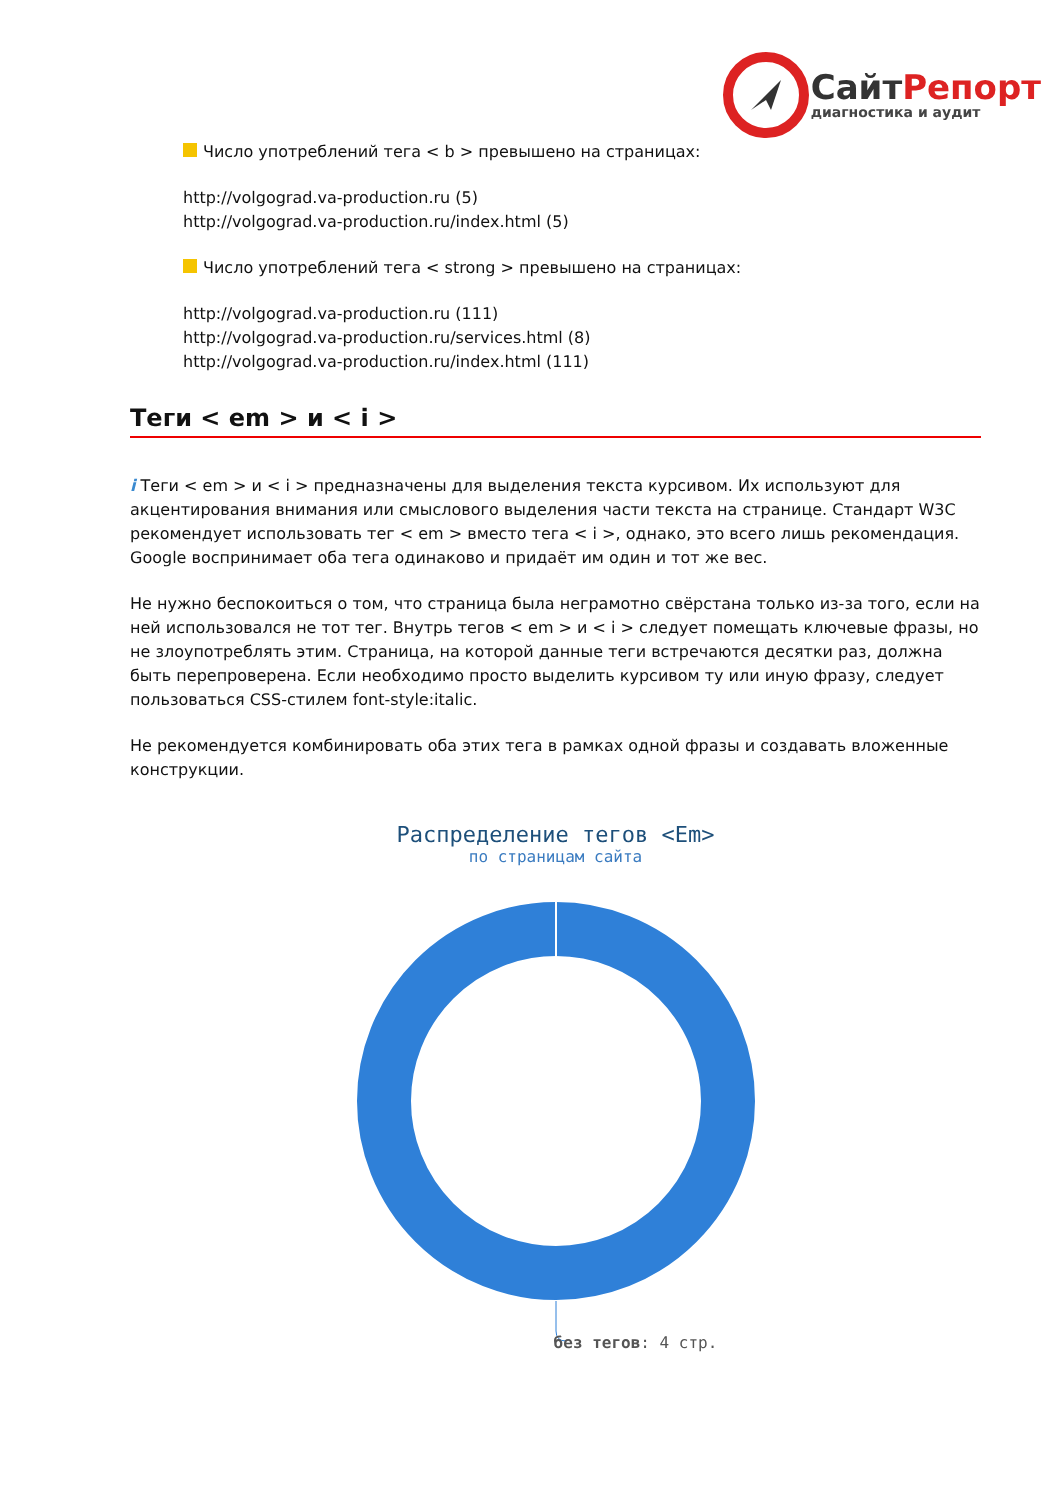Сайт Репорт
диагностика и аудит
Число употреблений тега < b > превышено на страницах:
http://volgograd.va-production.ru (5)
http://volgograd.va-production.ru/index.html (5)
Число употреблений тега < strong > превышено на страницах:
http://volgograd.va-production.ru (111)
http://volgograd.va-production.ru/services.html (8)
http://volgograd.va-production.ru/index.html (111)
Теги < em > и < i >
i Теги < em > и < i > предназначены для выделения текста курсивом. Их используют для акцентирования внимания или смыслового выделения части текста на странице. Стандарт W3C рекомендует использовать тег < em > вместо тега < i >, однако, это всего лишь рекомендация. Google воспринимает оба тега одинаково и придаёт им один и тот же вес.
Не нужно беспокоиться о том, что страница была неграмотно свёрстана только из-за того, если на ней использовался не тот тег. Внутрь тегов < em > и < i > следует помещать ключевые фразы, но не злоупотреблять этим. Страница, на которой данные теги встречаются десятки раз, должна быть перепроверена. Если необходимо просто выделить курсивом ту или иную фразу, следует пользоваться CSS-стилем font-style:italic.
Не рекомендуется комбинировать оба этих тега в рамках одной фразы и создавать вложенные конструкции.
Распределение тегов <Em>
по страницам сайта
без тегов: 4 стр.